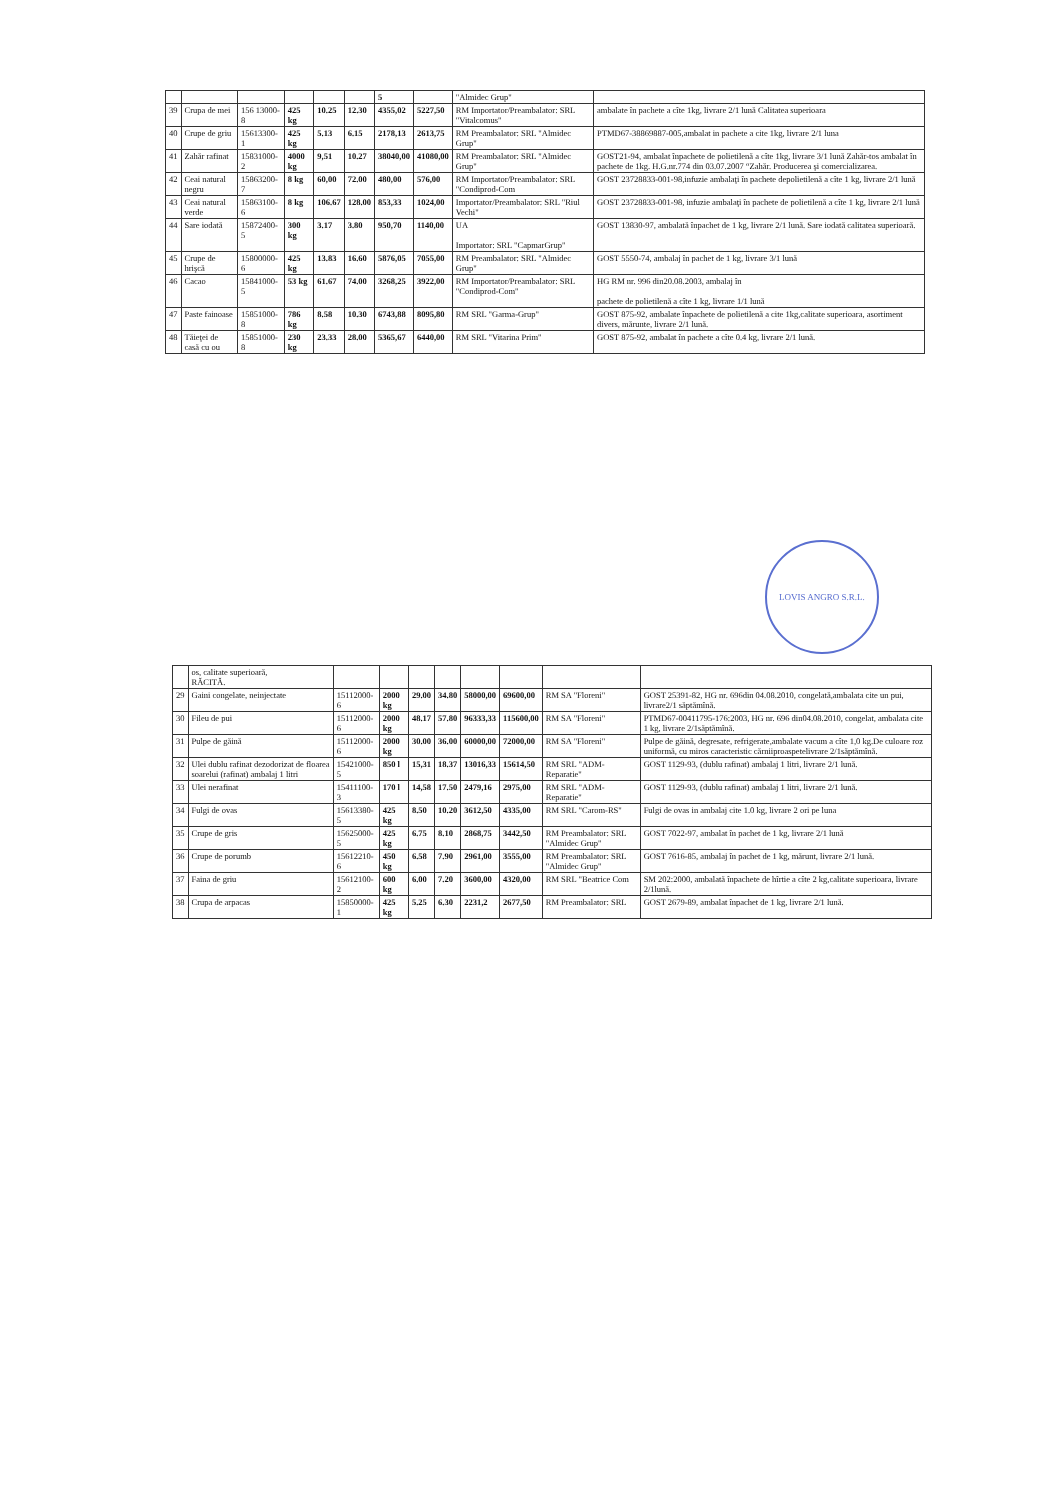| | | | | | | 5 | | "Almidec Grup" | |
| 39 | Crupa de mei | 156 13000-8 | 425 kg | 10.25 | 12.30 | 4355,02 | 5227,50 | RM Importator/Preambalator: SRL "Vitalcomus" | ambalate în pachete a cîte 1kg, livrare 2/1 lună Calitatea superioara |
| 40 | Crupe de griu | 15613300-1 | 425 kg | 5.13 | 6.15 | 2178,13 | 2613,75 | RM Preambalator: SRL "Almidec Grup" | PTMD67-38869887-005,ambalat in pachete a cite 1kg, livrare 2/1 luna |
| 41 | Zahăr rafinat | 15831000-2 | 4000 kg | 9,51 | 10.27 | 38040,00 | 41080,00 | RM Preambalator: SRL "Almidec Grup" | GOST21-94, ambalat înpachete de polietilenă a cîte 1kg, livrare 3/1 lună Zahăr-tos ambalat în pachete de 1kg. H.G.nr.774 din 03.07.2007 “Zahăr. Producerea şi comercializarea. |
| 42 | Ceai natural negru | 15863200-7 | 8 kg | 60,00 | 72.00 | 480,00 | 576,00 | RM Importator/Preambalator: SRL "Condiprod-Com | GOST 23728833-001-98,infuzie ambalaţi în pachete depolietilenă a cîte 1 kg, livrare 2/1 lună |
| 43 | Ceai natural verde | 15863100-6 | 8 kg | 106.67 | 128.00 | 853,33 | 1024,00 | Importator/Preambalator: SRL "Riul Vechi" | GOST 23728833-001-98, infuzie ambalaţi în pachete de polietilenă a cîte 1 kg, livrare 2/1 lună |
| 44 | Sare iodată | 15872400-5 | 300 kg | 3.17 | 3.80 | 950,70 | 1140,00 | UA Importator: SRL "CapmarGrup" | GOST 13830-97, ambalată înpachet de 1 kg, livrare 2/1 lună. Sare iodată calitatea superioară. |
| 45 | Crupe de hrişcă | 15800000-6 | 425 kg | 13.83 | 16.60 | 5876,05 | 7055,00 | RM Preambalator: SRL "Almidec Grup" | GOST 5550-74, ambalaj în pachet de 1 kg, livrare 3/1 lună |
| 46 | Cacao | 15841000-5 | 53 kg | 61.67 | 74.00 | 3268,25 | 3922,00 | RM Importator/Preambalator: SRL "Condiprod-Com" | HG RM nr. 996 din20.08.2003, ambalaj în pachete de polietilenă a cîte 1 kg, livrare 1/1 lună |
| 47 | Paste fainoase | 15851000-8 | 786 kg | 8.58 | 10.30 | 6743,88 | 8095,80 | RM SRL "Garma-Grup" | GOST 875-92, ambalate înpachete de polietilenă a cite 1kg,calitate superioara, asortiment divers, mărunte, livrare 2/1 lună. |
| 48 | Tăieţei de casă cu ou | 15851000-8 | 230 kg | 23.33 | 28.00 | 5365,67 | 6440,00 | RM SRL "Vitarina Prim" | GOST 875-92, ambalat în pachete a cîte 0.4 kg, livrare 2/1 lună. |
LOVIS ANGRO S.R.L.
| | os, calitate superioară, RĂCITĂ. | | | | | | | | |
| 29 | Gaini congelate, neinjectate | 15112000-6 | 2000 kg | 29.00 | 34.80 | 58000,00 | 69600,00 | RM SA "Floreni" | GOST 25391-82, HG nr. 696din 04.08.2010, congelată,ambalata cite un pui, livrare2/1 săptămînă. |
| 30 | Fileu de pui | 15112000-6 | 2000 kg | 48.17 | 57.80 | 96333,33 | 115600,00 | RM SA "Floreni" | PTMD67-00411795-176:2003, HG nr. 696 din04.08.2010, congelat, ambalata cite 1 kg, livrare 2/1săptămînă. |
| 31 | Pulpe de găină | 15112000-6 | 2000 kg | 30.00 | 36.00 | 60000,00 | 72000,00 | RM SA "Floreni" | Pulpe de găină, degresate, refrigerate,ambalate vacum a cîte 1,0 kg.De culoare roz uniformă, cu miros caracteristic cărniiproaspetelivrare 2/1săptămînă. |
| 32 | Ulei dublu rafinat dezodorizat de floarea soarelui (rafinat) ambalaj 1 litri | 15421000-5 | 850 l | 15,31 | 18.37 | 13016,33 | 15614,50 | RM SRL "ADM-Reparatie" | GOST 1129-93, (dublu rafinat) ambalaj 1 litri, livrare 2/1 lună. |
| 33 | Ulei nerafinat | 15411100-3 | 170 l | 14,58 | 17.50 | 2479,16 | 2975,00 | RM SRL "ADM-Reparatie" | GOST 1129-93, (dublu rafinat) ambalaj 1 litri, livrare 2/1 lună. |
| 34 | Fulgi de ovas | 15613380-5 | 425 kg | 8.50 | 10.20 | 3612,50 | 4335,00 | RM SRL "Carom-RS" | Fulgi de ovas in ambalaj cite 1.0 kg, livrare 2 ori pe luna |
| 35 | Crupe de gris | 15625000-5 | 425 kg | 6.75 | 8.10 | 2868,75 | 3442,50 | RM Preambalator: SRL "Almidec Grup" | GOST 7022-97, ambalat în pachet de 1 kg, livrare 2/1 lună |
| 36 | Crupe de porumb | 15612210-6 | 450 kg | 6.58 | 7.90 | 2961,00 | 3555,00 | RM Preambalator: SRL "Almidec Grup" | GOST 7616-85, ambalaj în pachet de 1 kg, mărunt, livrare 2/1 lună. |
| 37 | Faina de griu | 15612100-2 | 600 kg | 6.00 | 7.20 | 3600,00 | 4320,00 | RM SRL "Beatrice Com | SM 202:2000, ambalată înpachete de hîrtie a cîte 2 kg,calitate superioara, livrare 2/1lună. |
| 38 | Crupa de arpacas | 15850000-1 | 425 kg | 5.25 | 6.30 | 2231,2 | 2677,50 | RM Preambalator: SRL | GOST 2679-89, ambalat înpachet de 1 kg, livrare 2/1 lună. |